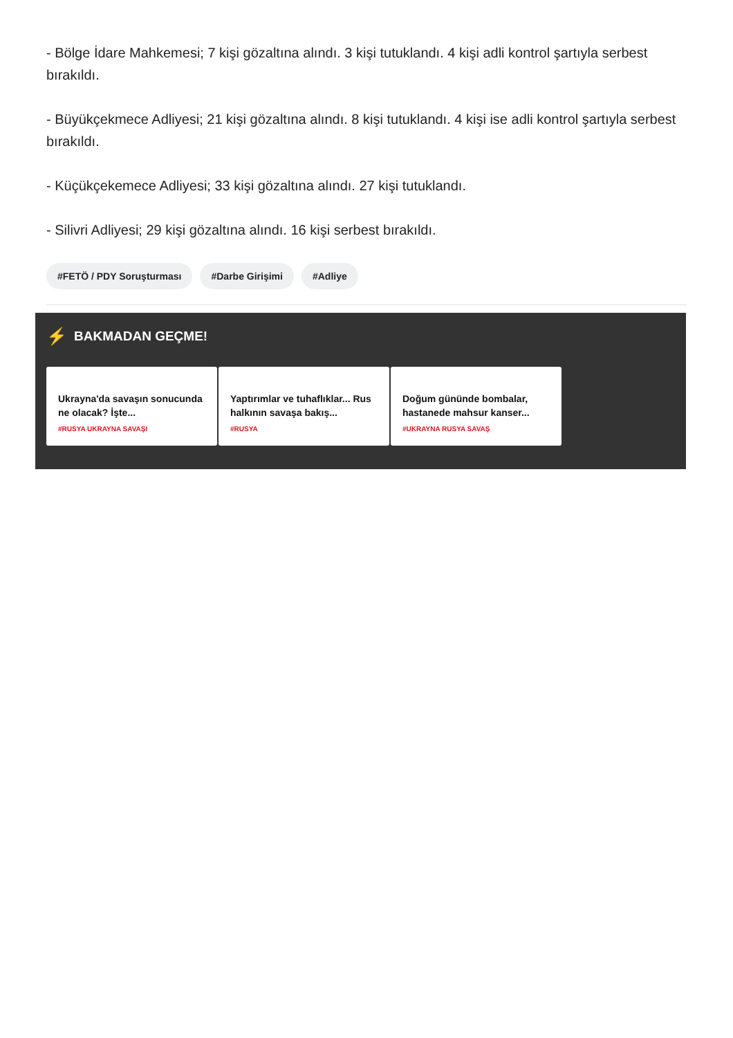- Bölge İdare Mahkemesi; 7 kişi gözaltına alındı. 3 kişi tutuklandı. 4 kişi adli kontrol şartıyla serbest bırakıldı.
- Büyükçekmece Adliyesi; 21 kişi gözaltına alındı. 8 kişi tutuklandı. 4 kişi ise adli kontrol şartıyla serbest bırakıldı.
- Küçükçekemece Adliyesi; 33 kişi gözaltına alındı. 27 kişi tutuklandı.
- Silivri Adliyesi; 29 kişi gözaltına alındı. 16 kişi serbest bırakıldı.
#FETÖ / PDY Soruşturması #Darbe Girişimi #Adliye
⚡ BAKMADAN GEÇME!
Ukrayna'da savaşın sonucunda ne olacak? İşte...
#RUSYA UKRAYNA SAVAŞI
Yaptırımlar ve tuhaflıklar... Rus halkının savaşa bakış...
#RUSYA
Doğum gününde bombalar, hastanede mahsur kanser...
#UKRAYNA RUSYA SAVAŞ